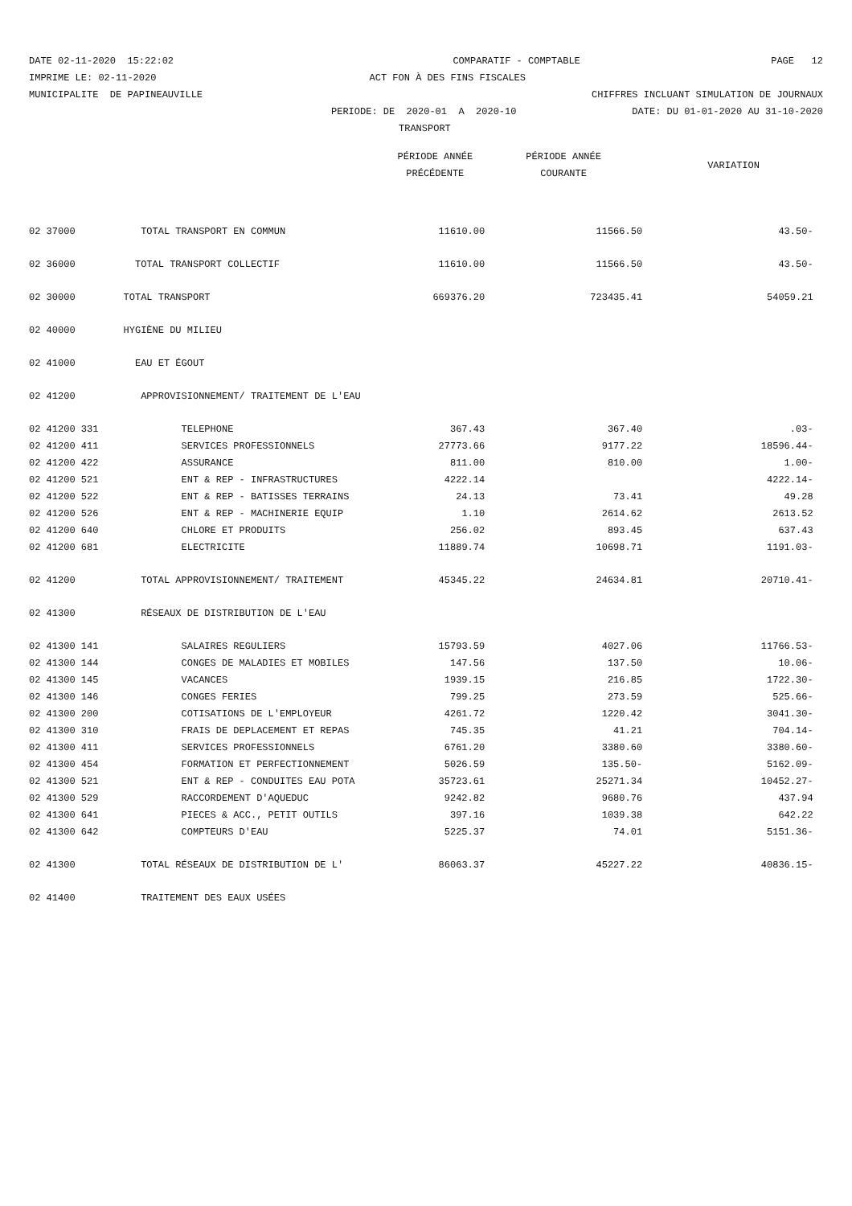DATE 02-11-2020 15:22:02
COMPARATIF - COMPTABLE
PAGE 12
IMPRIME LE: 02-11-2020
ACT FON À DES FINS FISCALES
MUNICIPALITE DE PAPINEAUVILLE
CHIFFRES INCLUANT SIMULATION DE JOURNAUX
PERIODE: DE 2020-01 A 2020-10
DATE: DU 01-01-2020 AU 31-10-2020
TRANSPORT
| | | PÉRIODE ANNÉE PRÉCÉDENTE | PÉRIODE ANNÉE COURANTE | VARIATION |
| --- | --- | --- | --- | --- |
| 02 37000 | TOTAL TRANSPORT EN COMMUN | 11610.00 | 11566.50 | 43.50- |
| 02 36000 | TOTAL TRANSPORT COLLECTIF | 11610.00 | 11566.50 | 43.50- |
| 02 30000 | TOTAL TRANSPORT | 669376.20 | 723435.41 | 54059.21 |
| 02 40000 | HYGIÈNE DU MILIEU | | | |
| 02 41000 | EAU ET ÉGOUT | | | |
| 02 41200 | APPROVISIONNEMENT/ TRAITEMENT DE L'EAU | | | |
| 02 41200 331 | TELEPHONE | 367.43 | 367.40 | .03- |
| 02 41200 411 | SERVICES PROFESSIONNELS | 27773.66 | 9177.22 | 18596.44- |
| 02 41200 422 | ASSURANCE | 811.00 | 810.00 | 1.00- |
| 02 41200 521 | ENT & REP - INFRASTRUCTURES | 4222.14 | | 4222.14- |
| 02 41200 522 | ENT & REP - BATISSES TERRAINS | 24.13 | 73.41 | 49.28 |
| 02 41200 526 | ENT & REP - MACHINERIE EQUIP | 1.10 | 2614.62 | 2613.52 |
| 02 41200 640 | CHLORE ET PRODUITS | 256.02 | 893.45 | 637.43 |
| 02 41200 681 | ELECTRICITE | 11889.74 | 10698.71 | 1191.03- |
| 02 41200 | TOTAL APPROVISIONNEMENT/ TRAITEMENT | 45345.22 | 24634.81 | 20710.41- |
| 02 41300 | RÉSEAUX DE DISTRIBUTION DE L'EAU | | | |
| 02 41300 141 | SALAIRES REGULIERS | 15793.59 | 4027.06 | 11766.53- |
| 02 41300 144 | CONGES DE MALADIES ET MOBILES | 147.56 | 137.50 | 10.06- |
| 02 41300 145 | VACANCES | 1939.15 | 216.85 | 1722.30- |
| 02 41300 146 | CONGES FERIES | 799.25 | 273.59 | 525.66- |
| 02 41300 200 | COTISATIONS DE L'EMPLOYEUR | 4261.72 | 1220.42 | 3041.30- |
| 02 41300 310 | FRAIS DE DEPLACEMENT ET REPAS | 745.35 | 41.21 | 704.14- |
| 02 41300 411 | SERVICES PROFESSIONNELS | 6761.20 | 3380.60 | 3380.60- |
| 02 41300 454 | FORMATION ET PERFECTIONNEMENT | 5026.59 | 135.50- | 5162.09- |
| 02 41300 521 | ENT & REP - CONDUITES EAU POTA | 35723.61 | 25271.34 | 10452.27- |
| 02 41300 529 | RACCORDEMENT D'AQUEDUC | 9242.82 | 9680.76 | 437.94 |
| 02 41300 641 | PIECES & ACC., PETIT OUTILS | 397.16 | 1039.38 | 642.22 |
| 02 41300 642 | COMPTEURS D'EAU | 5225.37 | 74.01 | 5151.36- |
| 02 41300 | TOTAL RÉSEAUX DE DISTRIBUTION DE L' | 86063.37 | 45227.22 | 40836.15- |
| 02 41400 | TRAITEMENT DES EAUX USÉES | | | |